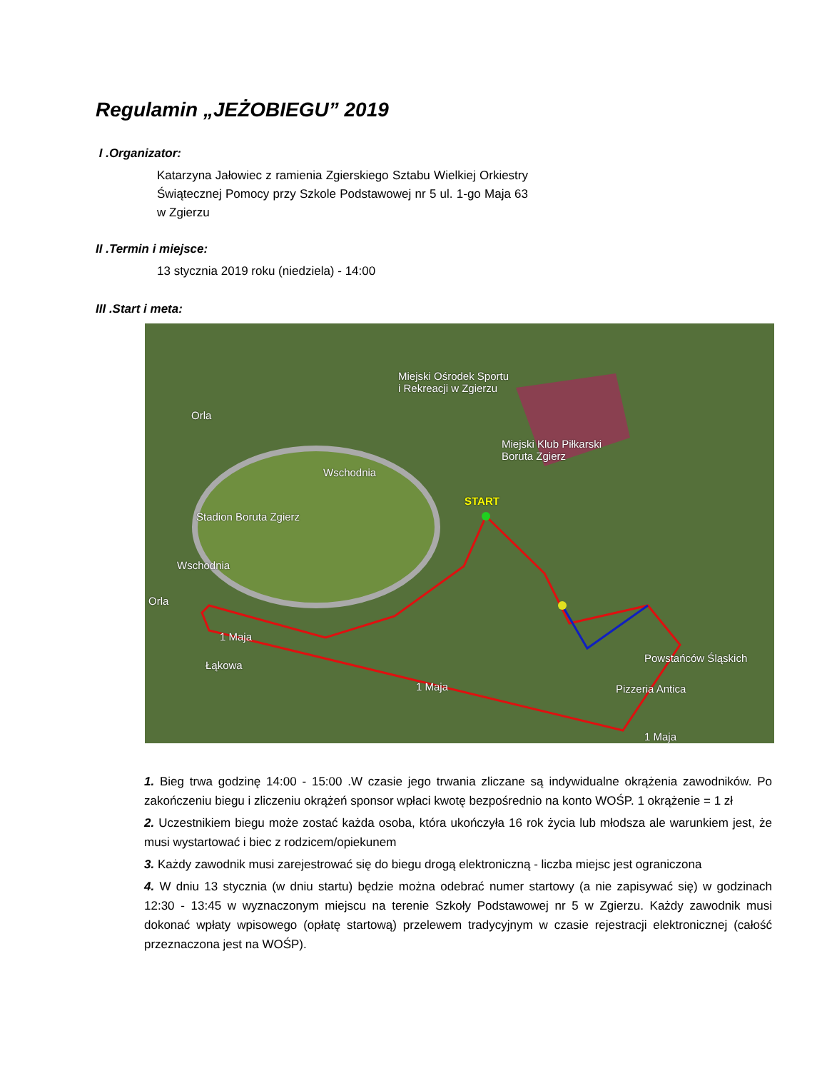Regulamin „JEŻOBIEGU” 2019
I .Organizator:
Katarzyna Jałowiec z ramienia Zgierskiego Sztabu Wielkiej Orkiestry Świątecznej Pomocy przy Szkole Podstawowej nr 5 ul. 1-go Maja 63 w Zgierzu
II .Termin i miejsce:
13 stycznia 2019 roku (niedziela) - 14:00
III .Start i meta:
Miejski Ośrodek Sportu
i Rekreacji w Zgierzu
Miejski Klub Piłkarski
Boruta Zgierz
Stadion Boruta Zgierz
START
Pizzeria Antica
1 Maja
1 Maja
Wschodnia
Wschodnia
Orla
Orla
Łąkowa
1 Maja
Powstańców Śląskich
1. Bieg trwa godzinę 14:00 - 15:00 .W czasie jego trwania zliczane są indywidualne okrążenia zawodników. Po zakończeniu biegu i zliczeniu okrążeń sponsor wpłaci kwotę bezpośrednio na konto WOŚP. 1 okrążenie = 1 zł
2. Uczestnikiem biegu może zostać każda osoba, która ukończyła 16 rok życia lub młodsza ale warunkiem jest, że musi wystartować i biec z rodzicem/opiekunem
3. Każdy zawodnik musi zarejestrować się do biegu drogą elektroniczną - liczba miejsc jest ograniczona
4. W dniu 13 stycznia (w dniu startu) będzie można odebrać numer startowy (a nie zapisywać się) w godzinach 12:30 - 13:45 w wyznaczonym miejscu na terenie Szkoły Podstawowej nr 5 w Zgierzu. Każdy zawodnik musi dokonać wpłaty wpisowego (opłatę startową) przelewem tradycyjnym w czasie rejestracji elektronicznej (całość przeznaczona jest na WOŚP).